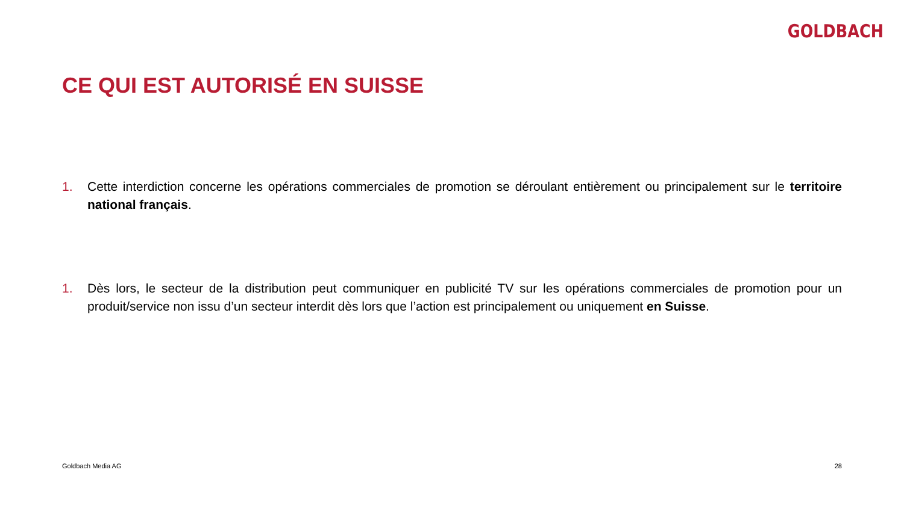GOLDBACH
CE QUI EST AUTORISÉ EN SUISSE
1. Cette interdiction concerne les opérations commerciales de promotion se déroulant entièrement ou principalement sur le territoire national français.
1. Dès lors, le secteur de la distribution peut communiquer en publicité TV sur les opérations commerciales de promotion pour un produit/service non issu d’un secteur interdit dès lors que l’action est principalement ou uniquement en Suisse.
Goldbach Media AG 28